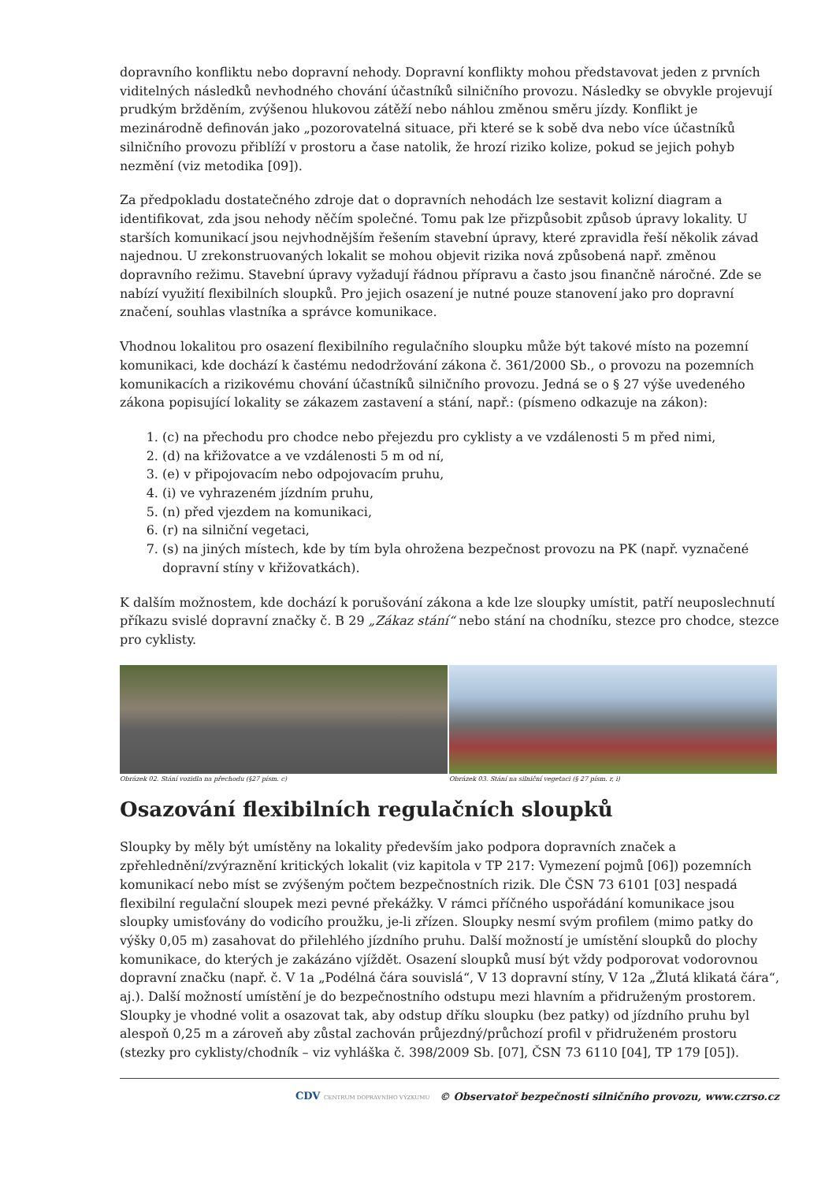dopravního konfliktu nebo dopravní nehody. Dopravní konflikty mohou představovat jeden z prvních viditelných následků nevhodného chování účastníků silničního provozu. Následky se obvykle projevují prudkým bržděním, zvýšenou hlukovou zátěží nebo náhlou změnou směru jízdy. Konflikt je mezinárodně definován jako „pozorovatelná situace, při které se k sobě dva nebo více účastníků silničního provozu přiblíží v prostoru a čase natolik, že hrozí riziko kolize, pokud se jejich pohyb nezmění (viz metodika [09]).
Za předpokladu dostatečného zdroje dat o dopravních nehodách lze sestavit kolizní diagram a identifikovat, zda jsou nehody něčím společné. Tomu pak lze přizpůsobit způsob úpravy lokality. U starších komunikací jsou nejvhodnějším řešením stavební úpravy, které zpravidla řeší několik závad najednou. U zrekonstruovaných lokalit se mohou objevit rizika nová způsobená např. změnou dopravního režimu. Stavební úpravy vyžadují řádnou přípravu a často jsou finančně náročné. Zde se nabízí využití flexibilních sloupků. Pro jejich osazení je nutné pouze stanovení jako pro dopravní značení, souhlas vlastníka a správce komunikace.
Vhodnou lokalitou pro osazení flexibilního regulačního sloupku může být takové místo na pozemní komunikaci, kde dochází k častému nedodržování zákona č. 361/2000 Sb., o provozu na pozemních komunikacích a rizikovému chování účastníků silničního provozu. Jedná se o § 27 výše uvedeného zákona popisující lokality se zákazem zastavení a stání, např.: (písmeno odkazuje na zákon):
1. (c) na přechodu pro chodce nebo přejezdu pro cyklisty a ve vzdálenosti 5 m před nimi,
2. (d) na křižovatce a ve vzdálenosti 5 m od ní,
3. (e) v připojovacím nebo odpojovacím pruhu,
4. (i) ve vyhrazeném jízdním pruhu,
5. (n) před vjezdem na komunikaci,
6. (r) na silniční vegetaci,
7. (s) na jiných místech, kde by tím byla ohrožena bezpečnost provozu na PK (např. vyznačené dopravní stíny v křižovatkách).
K dalším možnostem, kde dochází k porušování zákona a kde lze sloupky umístit, patří neuposlechnutí příkazu svislé dopravní značky č. B 29 „Zákaz stání“ nebo stání na chodníku, stezce pro chodce, stezce pro cyklisty.
Obrázek 02. Stání vozidla na přechodu (§27 písm. c)
Obrázek 03. Stání na silniční vegetaci (§ 27 písm. r, i)
Osazování flexibilních regulačních sloupků
Sloupky by měly být umístěny na lokality především jako podpora dopravních značek a zpřehlednění/zvýraznění kritických lokalit (viz kapitola v TP 217: Vymezení pojmů [06]) pozemních komunikací nebo míst se zvýšeným počtem bezpečnostních rizik. Dle ČSN 73 6101 [03] nespadá flexibilní regulační sloupek mezi pevné překážky. V rámci příčného uspořádání komunikace jsou sloupky umisťovány do vodicího proužku, je-li zřízen. Sloupky nesmí svým profilem (mimo patky do výšky 0,05 m) zasahovat do přilehlého jízdního pruhu. Další možností je umístění sloupků do plochy komunikace, do kterých je zakázáno vjíždět. Osazení sloupků musí být vždy podporovat vodorovnou dopravní značku (např. č. V 1a „Podélná čára souvislá“, V 13 dopravní stíny, V 12a „Žlutá klikatá čára“, aj.). Další možností umístění je do bezpečnostního odstupu mezi hlavním a přidruženým prostorem. Sloupky je vhodné volit a osazovat tak, aby odstup dříku sloupku (bez patky) od jízdního pruhu byl alespoň 0,25 m a zároveň aby zůstal zachován průjezdný/průchozí profil v přidruženém prostoru (stezky pro cyklisty/chodník – viz vyhláška č. 398/2009 Sb. [07], ČSN 73 6110 [04], TP 179 [05]).
CDV CENTRUM DOPRAVNÍHO VÝZKUMU © Observatoř bezpečnosti silničního provozu, www.czrso.cz